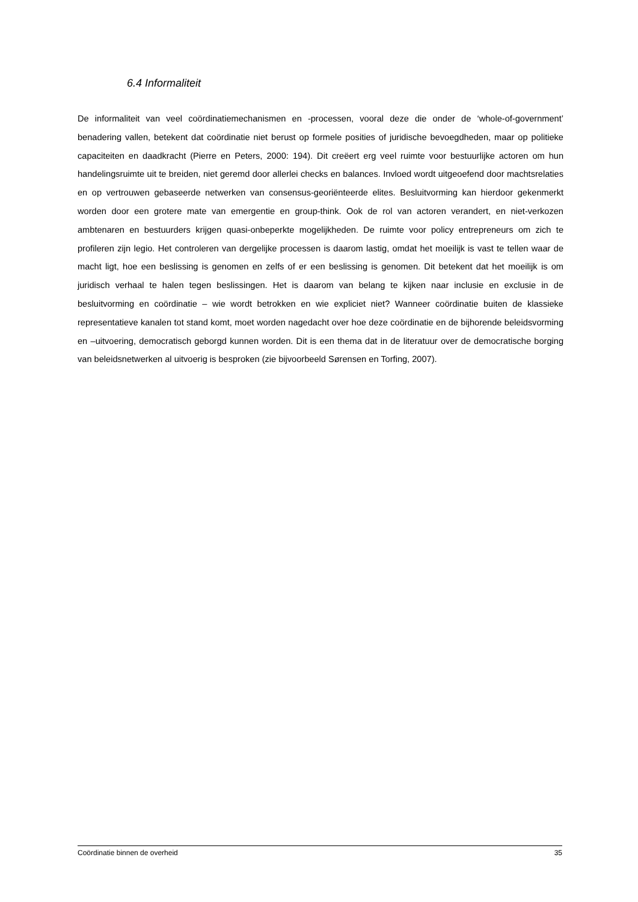6.4 Informaliteit
De informaliteit van veel coördinatiemechanismen en -processen, vooral deze die onder de ‘whole-of-government’ benadering vallen, betekent dat coördinatie niet berust op formele posities of juridische bevoegdheden, maar op politieke capaciteiten en daadkracht (Pierre en Peters, 2000: 194). Dit creëert erg veel ruimte voor bestuurlijke actoren om hun handelingsruimte uit te breiden, niet geremd door allerlei checks en balances. Invloed wordt uitgeoefend door machtsrelaties en op vertrouwen gebaseerde netwerken van consensus-georiënteerde elites. Besluitvorming kan hierdoor gekenmerkt worden door een grotere mate van emergentie en group-think. Ook de rol van actoren verandert, en niet-verkozen ambtenaren en bestuurders krijgen quasi-onbeperkte mogelijkheden. De ruimte voor policy entrepreneurs om zich te profileren zijn legio. Het controleren van dergelijke processen is daarom lastig, omdat het moeilijk is vast te tellen waar de macht ligt, hoe een beslissing is genomen en zelfs of er een beslissing is genomen. Dit betekent dat het moeilijk is om juridisch verhaal te halen tegen beslissingen. Het is daarom van belang te kijken naar inclusie en exclusie in de besluitvorming en coördinatie – wie wordt betrokken en wie expliciet niet? Wanneer coördinatie buiten de klassieke representatieve kanalen tot stand komt, moet worden nagedacht over hoe deze coördinatie en de bijhorende beleidsvorming en –uitvoering, democratisch geborgd kunnen worden. Dit is een thema dat in de literatuur over de democratische borging van beleidsnetwerken al uitvoerig is besproken (zie bijvoorbeeld Sørensen en Torfing, 2007).
Coördinatie binnen de overheid 35